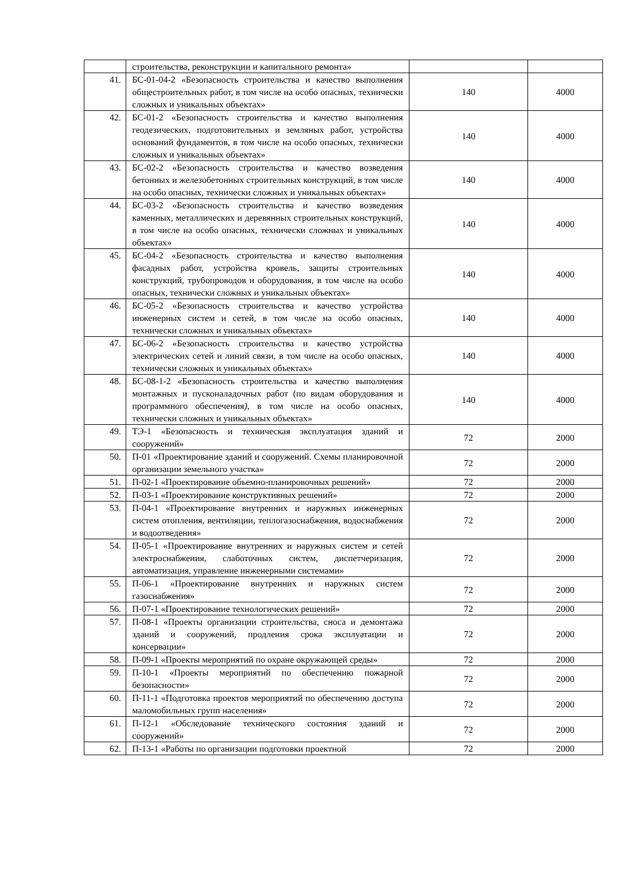| | строительства, реконструкции и капитального ремонта» | | |
| 41. | БС-01-04-2 «Безопасность строительства и качество выполнения общестроительных работ, в том числе на особо опасных, технически сложных и уникальных объектах» | 140 | 4000 |
| 42. | БС-01-2 «Безопасность строительства и качество выполнения геодезических, подготовительных и земляных работ, устройства оснований фундаментов, в том числе на особо опасных, технически сложных и уникальных объектах» | 140 | 4000 |
| 43. | БС-02-2 «Безопасность строительства и качество возведения бетонных и железобетонных строительных конструкций, в том числе на особо опасных, технически сложных и уникальных объектах» | 140 | 4000 |
| 44. | БС-03-2 «Безопасность строительства и качество возведения каменных, металлических и деревянных строительных конструкций, в том числе на особо опасных, технически сложных и уникальных объектах» | 140 | 4000 |
| 45. | БС-04-2 «Безопасность строительства и качество выполнения фасадных работ, устройства кровель, защиты строительных конструкций, трубопроводов и оборудования, в том числе на особо опасных, технически сложных и уникальных объектах» | 140 | 4000 |
| 46. | БС-05-2 «Безопасность строительства и качество устройства инженерных систем и сетей, в том числе на особо опасных, технически сложных и уникальных объектах» | 140 | 4000 |
| 47. | БС-06-2 «Безопасность строительства и качество устройства электрических сетей и линий связи, в том числе на особо опасных, технически сложных и уникальных объектах» | 140 | 4000 |
| 48. | БС-08-1-2 «Безопасность строительства и качество выполнения монтажных и пусконаладочных работ (по видам оборудования и программного обеспечения ) , в том числе на особо опасных, технически сложных и уникальных объектах» | 140 | 4000 |
| 49. | ТЭ-1 «Безопасность и техническая эксплуатация зданий и сооружений» | 72 | 2000 |
| 50. | П-01 «Проектирование зданий и сооружений. Схемы планировочной организации земельного участка» | 72 | 2000 |
| 51. | П-02-1 «Проектирование объемно-планировочных решений» | 72 | 2000 |
| 52. | П-03-1 «Проектирование конструктивных решений» | 72 | 2000 |
| 53. | П-04-1 «Проектирование внутренних и наружных инженерных систем отопления, вентиляции, теплогазоснабжения, водоснабжения и водоотведения» | 72 | 2000 |
| 54. | П-05-1 «Проектирование внутренних и наружных систем и сетей электроснабжения, слаботочных систем, диспетчеризация, автоматизация, управление инженерными системами» | 72 | 2000 |
| 55. | П-06-1 «Проектирование внутренних и наружных систем газоснабжения» | 72 | 2000 |
| 56. | П-07-1 «Проектирование технологических решений» | 72 | 2000 |
| 57. | П-08-1 «Проекты организации строительства, сноса и демонтажа зданий и сооружений, продления срока эксплуатации и консервации» | 72 | 2000 |
| 58. | П-09-1 «Проекты мероприятий по охране окружающей среды» | 72 | 2000 |
| 59. | П-10-1 «Проекты мероприятий по обеспечению пожарной безопасности» | 72 | 2000 |
| 60. | П-11-1 «Подготовка проектов мероприятий по обеспечению доступа маломобильных групп населения» | 72 | 2000 |
| 61. | П-12-1 «Обследование технического состояния зданий и сооружений» | 72 | 2000 |
| 62. | П-13-1 «Работы по организации подготовки проектной | 72 | 2000 |